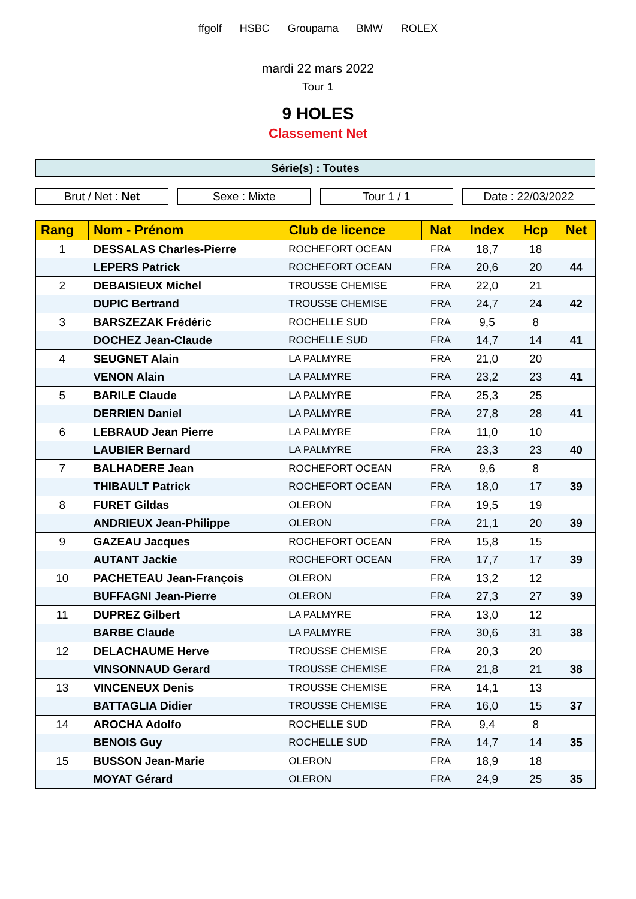ffgolf HSBC Groupama BMW ROLEX
mardi 22 mars 2022
Tour 1
9 HOLES
Classement Net
Série(s) : Toutes
Brut / Net : Net Sexe : Mixte Tour 1 / 1 Date : 22/03/2022
| Rang | Nom - Prénom | Club de licence | Nat | Index | Hcp | Net |
| --- | --- | --- | --- | --- | --- | --- |
| 1 | DESSALAS Charles-Pierre | ROCHEFORT OCEAN | FRA | 18,7 | 18 | |
| | LEPERS Patrick | ROCHEFORT OCEAN | FRA | 20,6 | 20 | 44 |
| 2 | DEBAISIEUX Michel | TROUSSE CHEMISE | FRA | 22,0 | 21 | |
| | DUPIC Bertrand | TROUSSE CHEMISE | FRA | 24,7 | 24 | 42 |
| 3 | BARSZEZAK Frédéric | ROCHELLE SUD | FRA | 9,5 | 8 | |
| | DOCHEZ Jean-Claude | ROCHELLE SUD | FRA | 14,7 | 14 | 41 |
| 4 | SEUGNET Alain | LA PALMYRE | FRA | 21,0 | 20 | |
| | VENON Alain | LA PALMYRE | FRA | 23,2 | 23 | 41 |
| 5 | BARILE Claude | LA PALMYRE | FRA | 25,3 | 25 | |
| | DERRIEN Daniel | LA PALMYRE | FRA | 27,8 | 28 | 41 |
| 6 | LEBRAUD Jean Pierre | LA PALMYRE | FRA | 11,0 | 10 | |
| | LAUBIER Bernard | LA PALMYRE | FRA | 23,3 | 23 | 40 |
| 7 | BALHADERE Jean | ROCHEFORT OCEAN | FRA | 9,6 | 8 | |
| | THIBAULT Patrick | ROCHEFORT OCEAN | FRA | 18,0 | 17 | 39 |
| 8 | FURET Gildas | OLERON | FRA | 19,5 | 19 | |
| | ANDRIEUX Jean-Philippe | OLERON | FRA | 21,1 | 20 | 39 |
| 9 | GAZEAU Jacques | ROCHEFORT OCEAN | FRA | 15,8 | 15 | |
| | AUTANT Jackie | ROCHEFORT OCEAN | FRA | 17,7 | 17 | 39 |
| 10 | PACHETEAU Jean-François | OLERON | FRA | 13,2 | 12 | |
| | BUFFAGNI Jean-Pierre | OLERON | FRA | 27,3 | 27 | 39 |
| 11 | DUPREZ Gilbert | LA PALMYRE | FRA | 13,0 | 12 | |
| | BARBE Claude | LA PALMYRE | FRA | 30,6 | 31 | 38 |
| 12 | DELACHAUME Herve | TROUSSE CHEMISE | FRA | 20,3 | 20 | |
| | VINSONNAUD Gerard | TROUSSE CHEMISE | FRA | 21,8 | 21 | 38 |
| 13 | VINCENEUX Denis | TROUSSE CHEMISE | FRA | 14,1 | 13 | |
| | BATTAGLIA Didier | TROUSSE CHEMISE | FRA | 16,0 | 15 | 37 |
| 14 | AROCHA Adolfo | ROCHELLE SUD | FRA | 9,4 | 8 | |
| | BENOIS Guy | ROCHELLE SUD | FRA | 14,7 | 14 | 35 |
| 15 | BUSSON Jean-Marie | OLERON | FRA | 18,9 | 18 | |
| | MOYAT Gérard | OLERON | FRA | 24,9 | 25 | 35 |